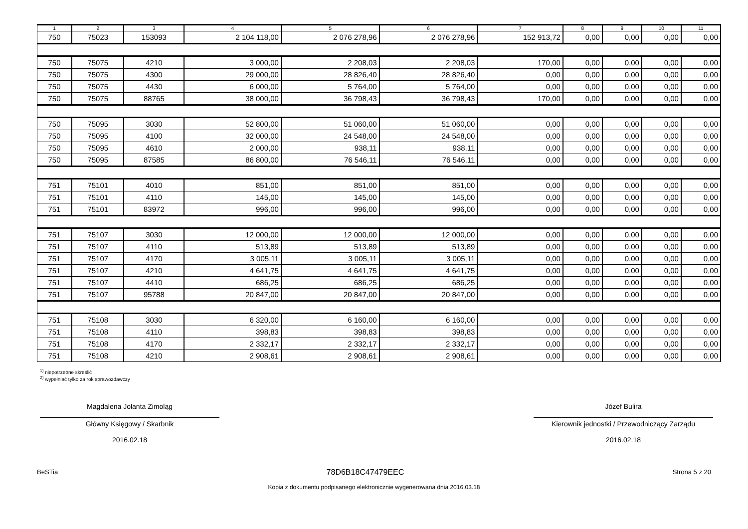| 1 | 2 | 3 | 4 | 5 | 6 | 7 | 8 | 9 | 10 | 11 |
| --- | --- | --- | --- | --- | --- | --- | --- | --- | --- | --- |
| 750 | 75023 | 153093 | 2 104 118,00 | 2 076 278,96 | 2 076 278,96 | 152 913,72 | 0,00 | 0,00 | 0,00 | 0,00 |
| 750 | 75075 | 4210 | 3 000,00 | 2 208,03 | 2 208,03 | 170,00 | 0,00 | 0,00 | 0,00 | 0,00 |
| 750 | 75075 | 4300 | 29 000,00 | 28 826,40 | 28 826,40 | 0,00 | 0,00 | 0,00 | 0,00 | 0,00 |
| 750 | 75075 | 4430 | 6 000,00 | 5 764,00 | 5 764,00 | 0,00 | 0,00 | 0,00 | 0,00 | 0,00 |
| 750 | 75075 | 88765 | 38 000,00 | 36 798,43 | 36 798,43 | 170,00 | 0,00 | 0,00 | 0,00 | 0,00 |
| 750 | 75095 | 3030 | 52 800,00 | 51 060,00 | 51 060,00 | 0,00 | 0,00 | 0,00 | 0,00 | 0,00 |
| 750 | 75095 | 4100 | 32 000,00 | 24 548,00 | 24 548,00 | 0,00 | 0,00 | 0,00 | 0,00 | 0,00 |
| 750 | 75095 | 4610 | 2 000,00 | 938,11 | 938,11 | 0,00 | 0,00 | 0,00 | 0,00 | 0,00 |
| 750 | 75095 | 87585 | 86 800,00 | 76 546,11 | 76 546,11 | 0,00 | 0,00 | 0,00 | 0,00 | 0,00 |
| 751 | 75101 | 4010 | 851,00 | 851,00 | 851,00 | 0,00 | 0,00 | 0,00 | 0,00 | 0,00 |
| 751 | 75101 | 4110 | 145,00 | 145,00 | 145,00 | 0,00 | 0,00 | 0,00 | 0,00 | 0,00 |
| 751 | 75101 | 83972 | 996,00 | 996,00 | 996,00 | 0,00 | 0,00 | 0,00 | 0,00 | 0,00 |
| 751 | 75107 | 3030 | 12 000,00 | 12 000,00 | 12 000,00 | 0,00 | 0,00 | 0,00 | 0,00 | 0,00 |
| 751 | 75107 | 4110 | 513,89 | 513,89 | 513,89 | 0,00 | 0,00 | 0,00 | 0,00 | 0,00 |
| 751 | 75107 | 4170 | 3 005,11 | 3 005,11 | 3 005,11 | 0,00 | 0,00 | 0,00 | 0,00 | 0,00 |
| 751 | 75107 | 4210 | 4 641,75 | 4 641,75 | 4 641,75 | 0,00 | 0,00 | 0,00 | 0,00 | 0,00 |
| 751 | 75107 | 4410 | 686,25 | 686,25 | 686,25 | 0,00 | 0,00 | 0,00 | 0,00 | 0,00 |
| 751 | 75107 | 95788 | 20 847,00 | 20 847,00 | 20 847,00 | 0,00 | 0,00 | 0,00 | 0,00 | 0,00 |
| 751 | 75108 | 3030 | 6 320,00 | 6 160,00 | 6 160,00 | 0,00 | 0,00 | 0,00 | 0,00 | 0,00 |
| 751 | 75108 | 4110 | 398,83 | 398,83 | 398,83 | 0,00 | 0,00 | 0,00 | 0,00 | 0,00 |
| 751 | 75108 | 4170 | 2 332,17 | 2 332,17 | 2 332,17 | 0,00 | 0,00 | 0,00 | 0,00 | 0,00 |
| 751 | 75108 | 4210 | 2 908,61 | 2 908,61 | 2 908,61 | 0,00 | 0,00 | 0,00 | 0,00 | 0,00 |
<sup>1)</sup> niepotrzebne skreślić
<sup>2)</sup> wypełniać tylko za rok sprawozdawczy
Magdalena Jolanta Zimoląg
Główny Księgowy / Skarbnik
2016.02.18
Józef Bulira
Kierownik jednostki / Przewodniczący Zarządu
2016.02.18
BeSTia 78D6B18C47479EEC Strona 5 z 20
Kopia z dokumentu podpisanego elektronicznie wygenerowana dnia 2016.03.18